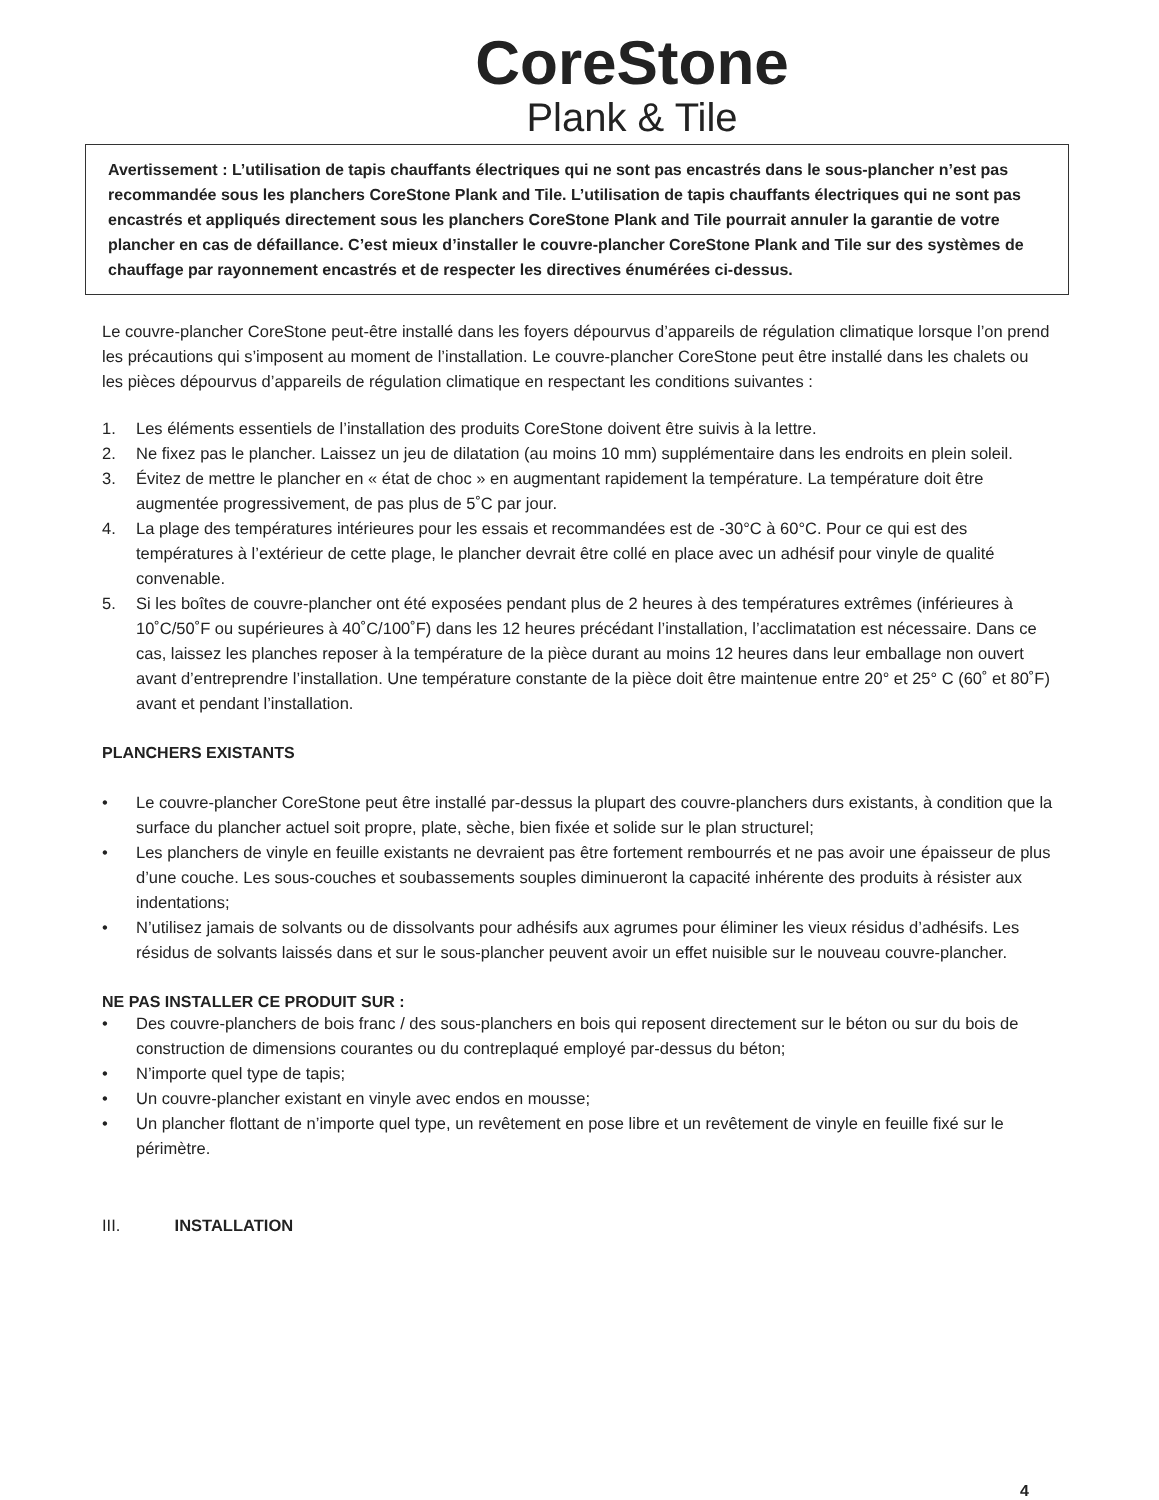CoreStone
Plank & Tile
Avertissement : L’utilisation de tapis chauffants électriques qui ne sont pas encastrés dans le sous-plancher n’est pas recommandée sous les planchers CoreStone Plank and Tile. L’utilisation de tapis chauffants électriques qui ne sont pas encastrés et appliqués directement sous les planchers CoreStone Plank and Tile pourrait annuler la garantie de votre plancher en cas de défaillance. C’est mieux d’installer le couvre-plancher CoreStone Plank and Tile sur des systèmes de chauffage par rayonnement encastrés et de respecter les directives énumérées ci-dessus.
Le couvre-plancher CoreStone peut-être installé dans les foyers dépourvus d’appareils de régulation climatique lorsque l’on prend les précautions qui s’imposent au moment de l’installation. Le couvre-plancher CoreStone peut être installé dans les chalets ou les pièces dépourvus d’appareils de régulation climatique en respectant les conditions suivantes :
1. Les éléments essentiels de l’installation des produits CoreStone doivent être suivis à la lettre.
2. Ne fixez pas le plancher. Laissez un jeu de dilatation (au moins 10 mm) supplémentaire dans les endroits en plein soleil.
3. Évitez de mettre le plancher en « état de choc » en augmentant rapidement la température. La température doit être augmentée progressivement, de pas plus de 5˚C par jour.
4. La plage des températures intérieures pour les essais et recommandées est de -30°C à 60°C. Pour ce qui est des températures à l’extérieur de cette plage, le plancher devrait être collé en place avec un adhésif pour vinyle de qualité convenable.
5. Si les boîtes de couvre-plancher ont été exposées pendant plus de 2 heures à des températures extrêmes (inférieures à 10˚C/50˚F ou supérieures à 40˚C/100˚F) dans les 12 heures précédant l’installation, l’acclimatation est nécessaire. Dans ce cas, laissez les planches reposer à la température de la pièce durant au moins 12 heures dans leur emballage non ouvert avant d’entreprendre l’installation. Une température constante de la pièce doit être maintenue entre 20° et 25° C (60˚ et 80˚F) avant et pendant l’installation.
PLANCHERS EXISTANTS
• Le couvre-plancher CoreStone peut être installé par-dessus la plupart des couvre-planchers durs existants, à condition que la surface du plancher actuel soit propre, plate, sèche, bien fixée et solide sur le plan structurel;
• Les planchers de vinyle en feuille existants ne devraient pas être fortement rembourrés et ne pas avoir une épaisseur de plus d’une couche. Les sous-couches et soubassements souples diminueront la capacité inhérente des produits à résister aux indentations;
• N’utilisez jamais de solvants ou de dissolvants pour adhésifs aux agrumes pour éliminer les vieux résidus d’adhésifs. Les résidus de solvants laissés dans et sur le sous-plancher peuvent avoir un effet nuisible sur le nouveau couvre-plancher.
NE PAS INSTALLER CE PRODUIT SUR :
• Des couvre-planchers de bois franc / des sous-planchers en bois qui reposent directement sur le béton ou sur du bois de construction de dimensions courantes ou du contreplaqué employé par-dessus du béton;
• N’importe quel type de tapis;
• Un couvre-plancher existant en vinyle avec endos en mousse;
• Un plancher flottant de n’importe quel type, un revêtement en pose libre et un revêtement de vinyle en feuille fixé sur le périmètre.
III. INSTALLATION
4